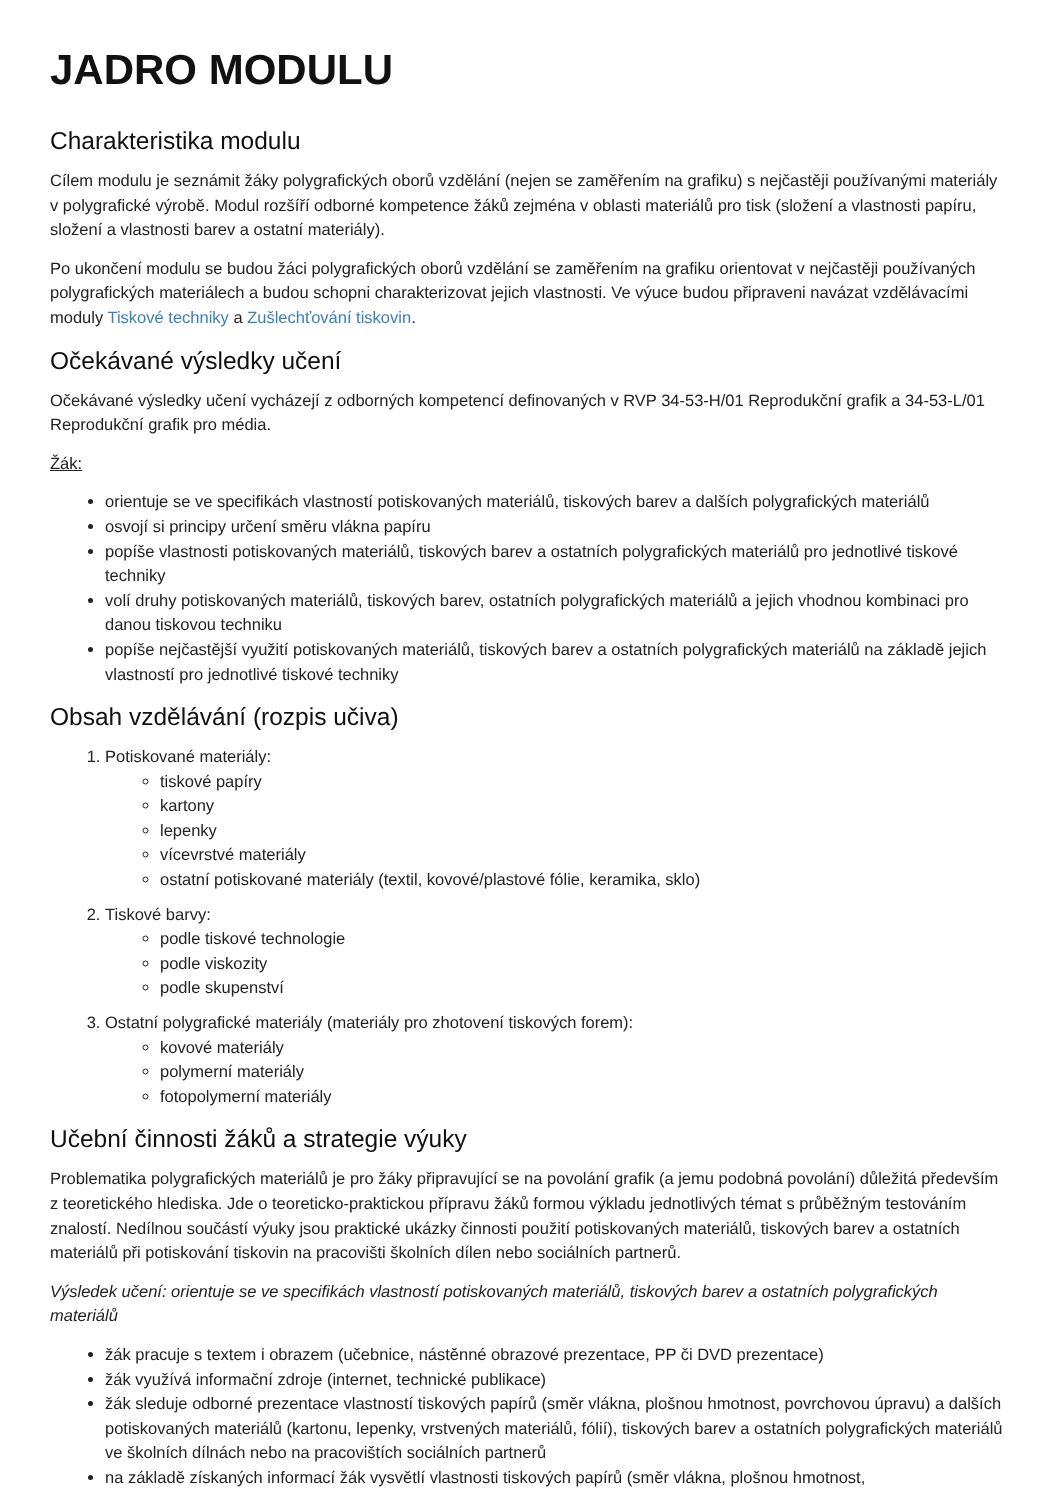JADRO MODULU
Charakteristika modulu
Cílem modulu je seznámit žáky polygrafických oborů vzdělání (nejen se zaměřením na grafiku) s nejčastěji používanými materiály v polygrafické výrobě. Modul rozšíří odborné kompetence žáků zejména v oblasti materiálů pro tisk (složení a vlastnosti papíru, složení a vlastnosti barev a ostatní materiály).
Po ukončení modulu se budou žáci polygrafických oborů vzdělání se zaměřením na grafiku orientovat v nejčastěji používaných polygrafických materiálech a budou schopni charakterizovat jejich vlastnosti. Ve výuce budou připraveni navázat vzdělávacími moduly Tiskové techniky a Zušlechťování tiskovin.
Očekávané výsledky učení
Očekávané výsledky učení vycházejí z odborných kompetencí definovaných v RVP 34-53-H/01 Reprodukční grafik a 34-53-L/01 Reprodukční grafik pro média.
Žák:
orientuje se ve specifikách vlastností potiskovaných materiálů, tiskových barev a dalších polygrafických materiálů
osvojí si principy určení směru vlákna papíru
popíše vlastnosti potiskovaných materiálů, tiskových barev a ostatních polygrafických materiálů pro jednotlivé tiskové techniky
volí druhy potiskovaných materiálů, tiskových barev, ostatních polygrafických materiálů a jejich vhodnou kombinaci pro danou tiskovou techniku
popíše nejčastější využití potiskovaných materiálů, tiskových barev a ostatních polygrafických materiálů na základě jejich vlastností pro jednotlivé tiskové techniky
Obsah vzdělávání (rozpis učiva)
1. Potiskované materiály:
tiskové papíry
kartony
lepenky
vícevrstvé materiály
ostatní potiskované materiály (textil, kovové/plastové fólie, keramika, sklo)
2. Tiskové barvy:
podle tiskové technologie
podle viskozity
podle skupenství
3. Ostatní polygrafické materiály (materiály pro zhotovení tiskových forem):
kovové materiály
polymerní materiály
fotopolymerní materiály
Učební činnosti žáků a strategie výuky
Problematika polygrafických materiálů je pro žáky připravující se na povolání grafik (a jemu podobná povolání) důležitá především z teoretického hlediska. Jde o teoreticko-praktickou přípravu žáků formou výkladu jednotlivých témat s průběžným testováním znalostí. Nedílnou součástí výuky jsou praktické ukázky činnosti použití potiskovaných materiálů, tiskových barev a ostatních materiálů při potiskování tiskovin na pracovišti školních dílen nebo sociálních partnerů.
Výsledek učení: orientuje se ve specifikách vlastností potiskovaných materiálů, tiskových barev a ostatních polygrafických materiálů
žák pracuje s textem i obrazem (učebnice, nástěnné obrazové prezentace, PP či DVD prezentace)
žák využívá informační zdroje (internet, technické publikace)
žák sleduje odborné prezentace vlastností tiskových papírů (směr vlákna, plošnou hmotnost, povrchovou úpravu) a dalších potiskovaných materiálů (kartonu, lepenky, vrstvených materiálů, fólií), tiskových barev a ostatních polygrafických materiálů ve školních dílnách nebo na pracovištích sociálních partnerů
na základě získaných informací žák vysvětlí vlastnosti tiskových papírů (směr vlákna, plošnou hmotnost,